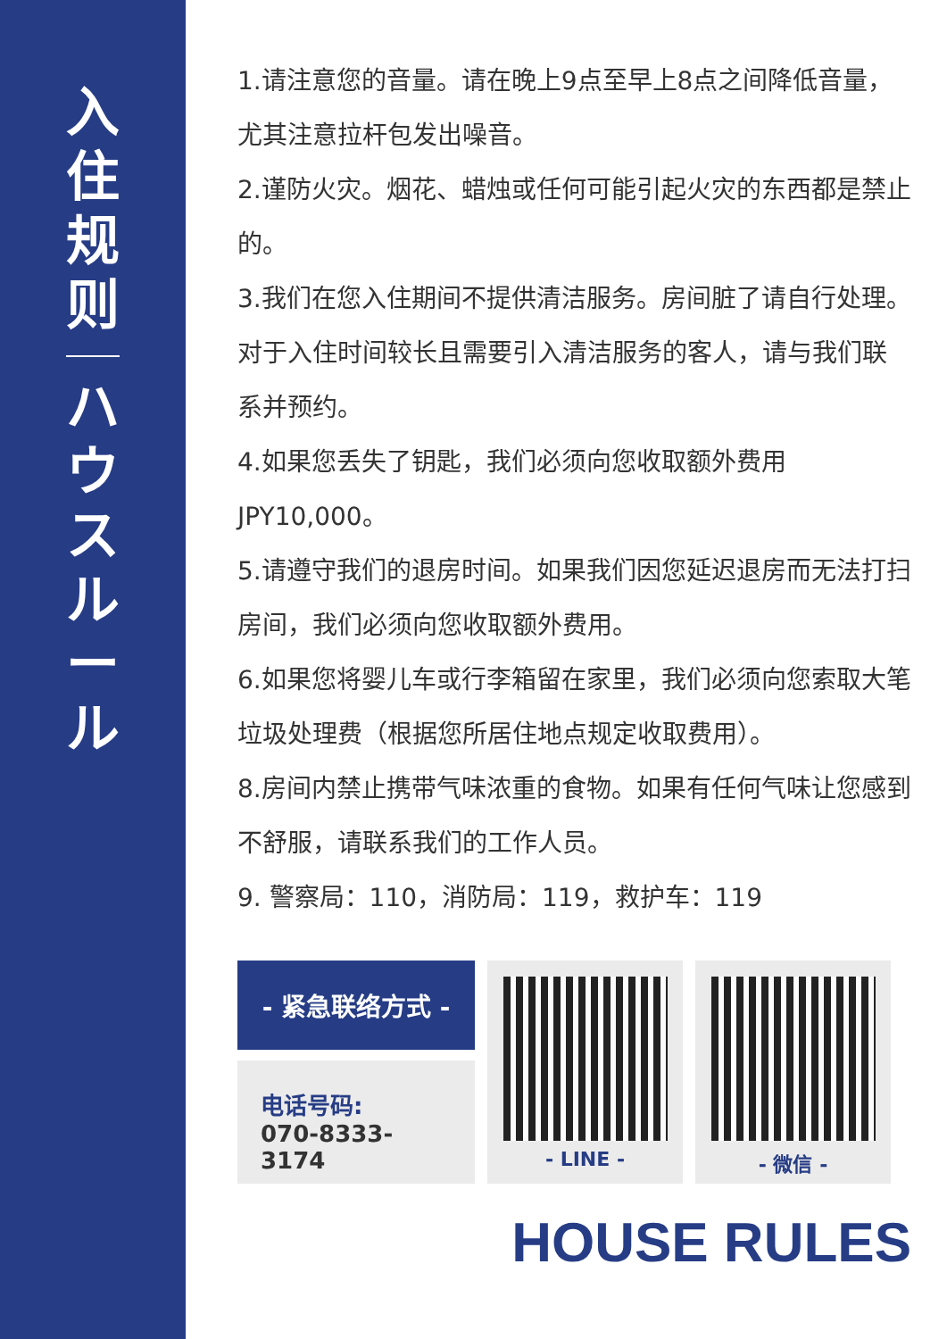入住规则
ハウスルール
1.请注意您的音量。请在晚上9点至早上8点之间降低音量，尤其注意拉杆包发出噪音。
2.谨防火灾。烟花、蜡烛或任何可能引起火灾的东西都是禁止的。
3.我们在您入住期间不提供清洁服务。房间脏了请自行处理。对于入住时间较长且需要引入清洁服务的客人，请与我们联系并预约。
4.如果您丢失了钥匙，我们必须向您收取额外费用JPY10,000。
5.请遵守我们的退房时间。如果我们因您延迟退房而无法打扫房间，我们必须向您收取额外费用。
6.如果您将婴儿车或行李箱留在家里，我们必须向您索取大笔垃圾处理费（根据您所居住地点规定收取费用）。
8.房间内禁止携带气味浓重的食物。如果有任何气味让您感到不舒服，请联系我们的工作人员。
9. 警察局：110，消防局：119，救护车：119
- 紧急联络方式 -
电话号码:
070-8333-3174
- LINE - - 微信 -
HOUSE RULES